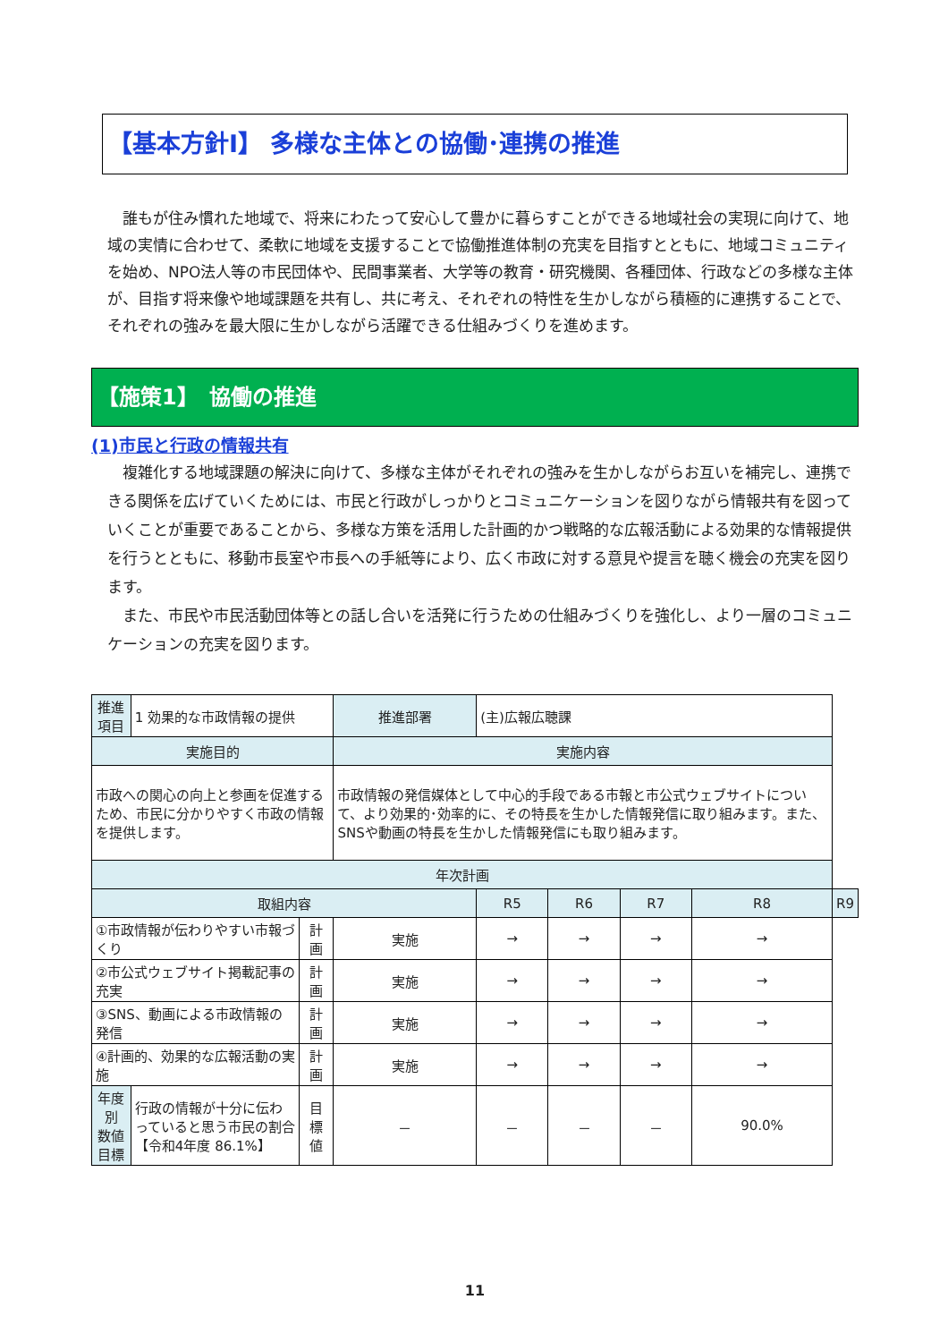【基本方針Ⅰ】 多様な主体との協働･連携の推進
誰もが住み慣れた地域で、将来にわたって安心して豊かに暮らすことができる地域社会の実現に向けて、地域の実情に合わせて、柔軟に地域を支援することで協働推進体制の充実を目指すとともに、地域コミュニティを始め、NPO法人等の市民団体や、民間事業者、大学等の教育・研究機関、各種団体、行政などの多様な主体が、目指す将来像や地域課題を共有し、共に考え、それぞれの特性を生かしながら積極的に連携することで、それぞれの強みを最大限に生かしながら活躍できる仕組みづくりを進めます。
【施策1】　協働の推進
(1)市民と行政の情報共有
複雑化する地域課題の解決に向けて、多様な主体がそれぞれの強みを生かしながらお互いを補完し、連携できる関係を広げていくためには、市民と行政がしっかりとコミュニケーションを図りながら情報共有を図っていくことが重要であることから、多様な方策を活用した計画的かつ戦略的な広報活動による効果的な情報提供を行うとともに、移動市長室や市長への手紙等により、広く市政に対する意見や提言を聴く機会の充実を図ります。
また、市民や市民活動団体等との話し合いを活発に行うための仕組みづくりを強化し、より一層のコミュニケーションの充実を図ります。
| 推進項目 | 1 効果的な市政情報の提供 | | 推進部署 | (主)広報広聴課 | | | | |
| 実施目的 | | | 実施内容 | | | | | |
| 市政への関心の向上と参画を促進するため、市民に分かりやすく市政の情報を提供します。 | | | 市政情報の発信媒体として中心的手段である市報と市公式ウェブサイトについて、より効果的･効率的に、その特長を生かした情報発信に取り組みます。また、SNSや動画の特長を生かした情報発信にも取り組みます。 | | | | | |
| 年次計画 | | | | | | | | |
| 取組内容 | | | | R5 | R6 | R7 | R8 | R9 |
| ①市政情報が伝わりやすい市報づくり | | 計 画 | 実施 | → | → | → | → | |
| ②市公式ウェブサイト掲載記事の充実 | | 計 画 | 実施 | → | → | → | → | |
| ③SNS、動画による市政情報の発信 | | 計 画 | 実施 | → | → | → | → | |
| ④計画的、効果的な広報活動の実施 | | 計 画 | 実施 | → | → | → | → | |
| 年度別 数値目標 | 行政の情報が十分に伝わっていると思う市民の割合 【令和4年度 86.1%】 | 目標値 | － | － | － | － | 90.0% | |
11